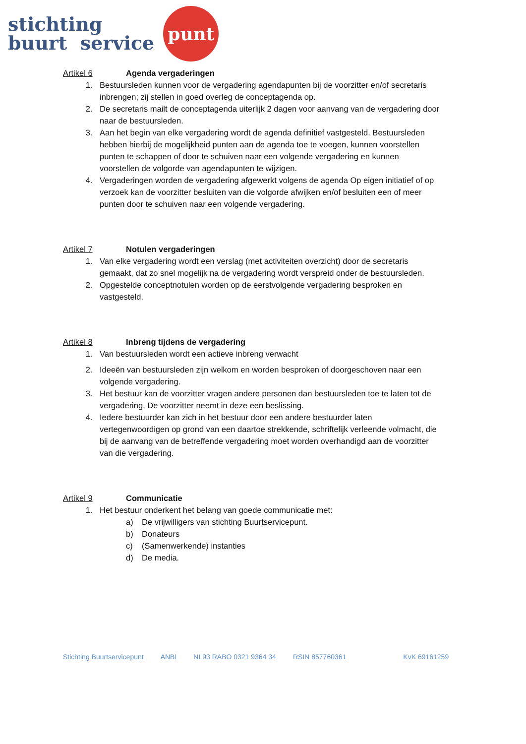stichting
buurt service
punt
Artikel 6 Agenda vergaderingen
1. Bestuursleden kunnen voor de vergadering agendapunten bij de voorzitter en/of secretaris inbrengen; zij stellen in goed overleg de conceptagenda op.
2. De secretaris mailt de conceptagenda uiterlijk 2 dagen voor aanvang van de vergadering door naar de bestuursleden.
3. Aan het begin van elke vergadering wordt de agenda definitief vastgesteld. Bestuursleden hebben hierbij de mogelijkheid punten aan de agenda toe te voegen, kunnen voorstellen punten te schappen of door te schuiven naar een volgende vergadering en kunnen voorstellen de volgorde van agendapunten te wijzigen.
4. Vergaderingen worden de vergadering afgewerkt volgens de agenda Op eigen initiatief of op verzoek kan de voorzitter besluiten van die volgorde afwijken en/of besluiten een of meer punten door te schuiven naar een volgende vergadering.
Artikel 7 Notulen vergaderingen
1. Van elke vergadering wordt een verslag (met activiteiten overzicht) door de secretaris gemaakt, dat zo snel mogelijk na de vergadering wordt verspreid onder de bestuursleden.
2. Opgestelde conceptnotulen worden op de eerstvolgende vergadering besproken en vastgesteld.
Artikel 8 Inbreng tijdens de vergadering
1. Van bestuursleden wordt een actieve inbreng verwacht
2. Ideeën van bestuursleden zijn welkom en worden besproken of doorgeschoven naar een volgende vergadering.
3. Het bestuur kan de voorzitter vragen andere personen dan bestuursleden toe te laten tot de vergadering. De voorzitter neemt in deze een beslissing.
4. Iedere bestuurder kan zich in het bestuur door een andere bestuurder laten vertegenwoordigen op grond van een daartoe strekkende, schriftelijk verleende volmacht, die bij de aanvang van de betreffende vergadering moet worden overhandigd aan de voorzitter van die vergadering.
Artikel 9 Communicatie
1. Het bestuur onderkent het belang van goede communicatie met:
a) De vrijwilligers van stichting Buurtservicepunt.
b) Donateurs
c) (Samenwerkende) instanties
d) De media.
Stichting Buurtservicepunt ANBI NL93 RABO 0321 9364 34 RSIN 857760361 KvK 69161259